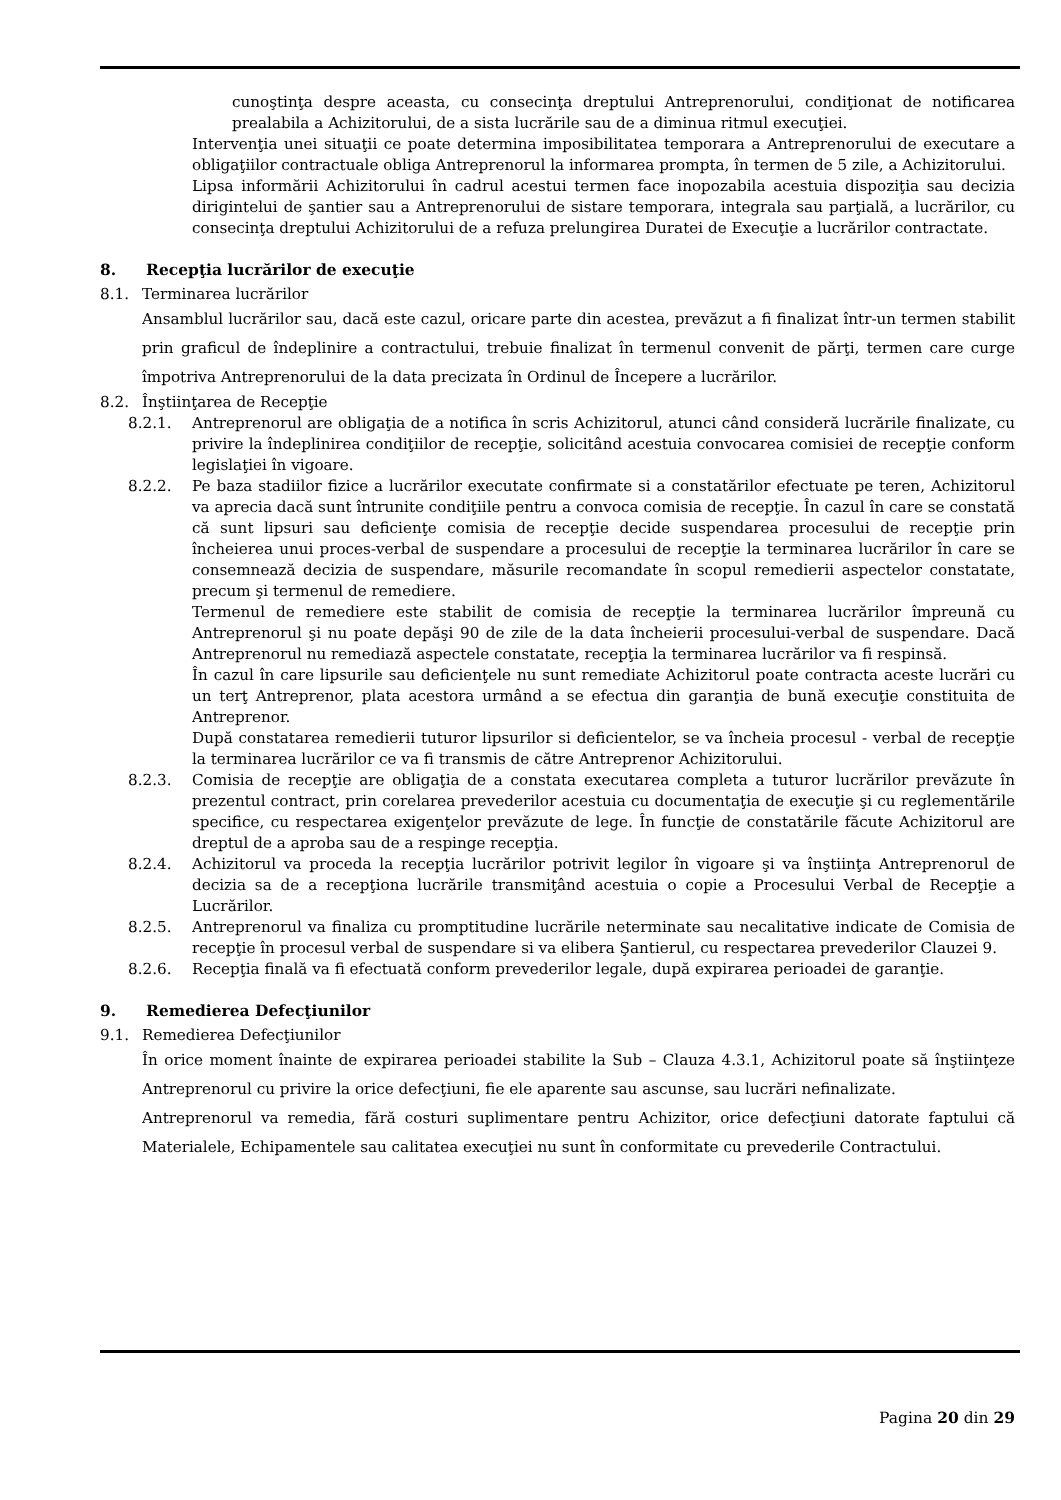cunoştinţa despre aceasta, cu consecinţa dreptului Antreprenorului, condiţionat de notificarea prealabila a Achizitorului, de a sista lucrările sau de a diminua ritmul execuţiei.
Intervenţia unei situaţii ce poate determina imposibilitatea temporara a Antreprenorului de executare a obligaţiilor contractuale obliga Antreprenorul la informarea prompta, în termen de 5 zile, a Achizitorului.
Lipsa informării Achizitorului în cadrul acestui termen face inopozabila acestuia dispoziţia sau decizia dirigintelui de şantier sau a Antreprenorului de sistare temporara, integrala sau parţială, a lucrărilor, cu consecinţa dreptului Achizitorului de a refuza prelungirea Duratei de Execuţie a lucrărilor contractate.
8. Recepţia lucrărilor de execuţie
8.1. Terminarea lucrărilor
Ansamblul lucrărilor sau, dacă este cazul, oricare parte din acestea, prevăzut a fi finalizat într-un termen stabilit prin graficul de îndeplinire a contractului, trebuie finalizat în termenul convenit de părţi, termen care curge împotriva Antreprenorului de la data precizata în Ordinul de Începere a lucrărilor.
8.2. Înştiinţarea de Recepţie
8.2.1. Antreprenorul are obligaţia de a notifica în scris Achizitorul, atunci când consideră lucrările finalizate, cu privire la îndeplinirea condiţiilor de recepţie, solicitând acestuia convocarea comisiei de recepţie conform legislaţiei în vigoare.
8.2.2. Pe baza stadiilor fizice a lucrărilor executate confirmate si a constatărilor efectuate pe teren, Achizitorul va aprecia dacă sunt întrunite condiţiile pentru a convoca comisia de recepţie. În cazul în care se constată că sunt lipsuri sau deficienţe comisia de recepţie decide suspendarea procesului de recepţie prin încheierea unui proces-verbal de suspendare a procesului de recepţie la terminarea lucrărilor în care se consemnează decizia de suspendare, măsurile recomandate în scopul remedierii aspectelor constatate, precum şi termenul de remediere.
Termenul de remediere este stabilit de comisia de recepţie la terminarea lucrărilor împreună cu Antreprenorul şi nu poate depăşi 90 de zile de la data încheierii procesului-verbal de suspendare. Dacă Antreprenorul nu remediază aspectele constatate, recepţia la terminarea lucrărilor va fi respinsă.
În cazul în care lipsurile sau deficienţele nu sunt remediate Achizitorul poate contracta aceste lucrări cu un terţ Antreprenor, plata acestora urmând a se efectua din garanţia de bună execuţie constituita de Antreprenor.
După constatarea remedierii tuturor lipsurilor si deficientelor, se va încheia procesul - verbal de recepţie la terminarea lucrărilor ce va fi transmis de către Antreprenor Achizitorului.
8.2.3. Comisia de recepţie are obligaţia de a constata executarea completa a tuturor lucrărilor prevăzute în prezentul contract, prin corelarea prevederilor acestuia cu documentaţia de execuţie şi cu reglementările specifice, cu respectarea exigenţelor prevăzute de lege. În funcţie de constatările făcute Achizitorul are dreptul de a aproba sau de a respinge recepţia.
8.2.4. Achizitorul va proceda la recepţia lucrărilor potrivit legilor în vigoare şi va înştiinţa Antreprenorul de decizia sa de a recepţiona lucrările transmiţând acestuia o copie a Procesului Verbal de Recepţie a Lucrărilor.
8.2.5. Antreprenorul va finaliza cu promptitudine lucrările neterminate sau necalitative indicate de Comisia de recepţie în procesul verbal de suspendare si va elibera Şantierul, cu respectarea prevederilor Clauzei 9.
8.2.6. Recepţia finală va fi efectuată conform prevederilor legale, după expirarea perioadei de garanţie.
9. Remedierea Defecţiunilor
9.1. Remedierea Defecţiunilor
În orice moment înainte de expirarea perioadei stabilite la Sub – Clauza 4.3.1, Achizitorul poate să înştiinţeze Antreprenorul cu privire la orice defecţiuni, fie ele aparente sau ascunse, sau lucrări nefinalizate.
Antreprenorul va remedia, fără costuri suplimentare pentru Achizitor, orice defecţiuni datorate faptului că Materialele, Echipamentele sau calitatea execuţiei nu sunt în conformitate cu prevederile Contractului.
Pagina 20 din 29